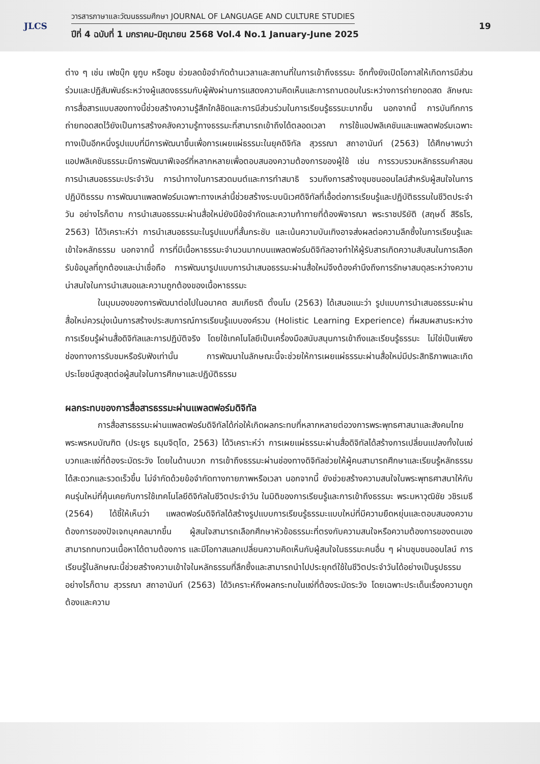JLCS
วารสารภาษาและวัฒนธรรมศึกษา JOURNAL OF LANGUAGE AND CULTURE STUDIES
ปีที่ 4 ฉบับที่ 1 มกราคม-มิถุนายน 2568 Vol.4 No.1 January-June 2025
19
ต่าง ๆ เช่น เฟซบุ๊ก ยูทูบ หรือซูม ช่วยลดข้อจำกัดด้านเวลาและสถานที่ในการเข้าถึงธรรมะ อีกทั้งยังเปิดโอกาสให้เกิดการมีส่วนร่วมและปฏิสัมพันธ์ระหว่างผู้แสดงธรรมกับผู้ฟังผ่านการแสดงความคิดเห็นและการถามตอบในระหว่างการถ่ายทอดสด ลักษณะการสื่อสารแบบสองทางนี้ช่วยสร้างความรู้สึกใกล้ชิดและการมีส่วนร่วมในการเรียนรู้ธรรมะมากขึ้น นอกจากนี้ การบันทึกการถ่ายทอดสดไว้ยังเป็นการสร้างคลังความรู้ทางธรรมะที่สามารถเข้าถึงได้ตลอดเวลา การใช้แอปพลิเคชันและแพลตฟอร์มเฉพาะทางเป็นอีกหนึ่งรูปแบบที่มีการพัฒนาขึ้นเพื่อการเผยแผ่ธรรมะในยุคดิจิทัล สุวรรณา สถาอานันท์ (2563) ได้ศึกษาพบว่า แอปพลิเคชันธรรมะมีการพัฒนาฟีเจอร์ที่หลากหลายเพื่อตอบสนองความต้องการของผู้ใช้ เช่น การรวบรวมหลักธรรมคำสอน การนำเสนอธรรมะประจำวัน การนำทางในการสวดมนต์และการทำสมาธิ รวมถึงการสร้างชุมชนออนไลน์สำหรับผู้สนใจในการปฏิบัติธรรม การพัฒนาแพลตฟอร์มเฉพาะทางเหล่านี้ช่วยสร้างระบบนิเวศดิจิทัลที่เอื้อต่อการเรียนรู้และปฏิบัติธรรมในชีวิตประจำวัน อย่างไรก็ตาม การนำเสนอธรรมะผ่านสื่อใหม่ยังมีข้อจำกัดและความท้าทายที่ต้องพิจารณา พระราชปริยัติ (สฤษดิ์ สิริธโร, 2563) ได้วิเคราะห์ว่า การนำเสนอธรรมะในรูปแบบที่สั้นกระชับ และเน้นความบันเทิงอาจส่งผลต่อความลึกซึ้งในการเรียนรู้และเข้าใจหลักธรรม นอกจากนี้ การที่มีเนื้อหาธรรมะจำนวนมากบนแพลตฟอร์มดิจิทัลอาจทำให้ผู้รับสารเกิดความสับสนในการเลือกรับข้อมูลที่ถูกต้องและน่าเชื่อถือ การพัฒนารูปแบบการนำเสนอธรรมะผ่านสื่อใหม่จึงต้องคำนึงถึงการรักษาสมดุลระหว่างความน่าสนใจในการนำเสนอและความถูกต้องของเนื้อหาธรรมะ
ในมุมมองของการพัฒนาต่อไปในอนาคต สมเกียรติ ตั้งนโม (2563) ได้เสนอแนะว่า รูปแบบการนำเสนอธรรมะผ่านสื่อใหม่ควรมุ่งเน้นการสร้างประสบการณ์การเรียนรู้แบบองค์รวม (Holistic Learning Experience) ที่ผสมผสานระหว่างการเรียนรู้ผ่านสื่อดิจิทัลและการปฏิบัติจริง โดยใช้เทคโนโลยีเป็นเครื่องมือสนับสนุนการเข้าถึงและเรียนรู้ธรรมะ ไม่ใช่เป็นเพียงช่องทางการรับชมหรือรับฟังเท่านั้น การพัฒนาในลักษณะนี้จะช่วยให้การเผยแผ่ธรรมะผ่านสื่อใหม่มีประสิทธิภาพและเกิดประโยชน์สูงสุดต่อผู้สนใจในการศึกษาและปฏิบัติธรรม
ผลกระทบของการสื่อสารธรรมะผ่านแพลตฟอร์มดิจิทัล
การสื่อสารธรรมะผ่านแพลตฟอร์มดิจิทัลได้ก่อให้เกิดผลกระทบที่หลากหลายต่อวงการพระพุทธศาสนาและสังคมไทย พระพรหมบัณฑิต (ประยูร ธมฺมจิตฺโต, 2563) ได้วิเคราะห์ว่า การเผยแผ่ธรรมะผ่านสื่อดิจิทัลได้สร้างการเปลี่ยนแปลงทั้งในแง่บวกและแง่ที่ต้องระมัดระวัง โดยในด้านบวก การเข้าถึงธรรมะผ่านช่องทางดิจิทัลช่วยให้ผู้คนสามารถศึกษาและเรียนรู้หลักธรรมได้สะดวกและรวดเร็วขึ้น ไม่จำกัดด้วยข้อจำกัดทางกายภาพหรือเวลา นอกจากนี้ ยังช่วยสร้างความสนใจในพระพุทธศาสนาให้กับคนรุ่นใหม่ที่คุ้นเคยกับการใช้เทคโนโลยีดิจิทัลในชีวิตประจำวัน ในมิติของการเรียนรู้และการเข้าถึงธรรมะ พระมหาวุฒิชัย วชิรเมธี (2564) ได้ชี้ให้เห็นว่า แพลตฟอร์มดิจิทัลได้สร้างรูปแบบการเรียนรู้ธรรมะแบบใหม่ที่มีความยืดหยุ่นและตอบสนองความต้องการของปัจเจกบุคคลมากขึ้น ผู้สนใจสามารถเลือกศึกษาหัวข้อธรรมะที่ตรงกับความสนใจหรือความต้องการของตนเอง สามารถทบทวนเนื้อหาได้ตามต้องการ และมีโอกาสแลกเปลี่ยนความคิดเห็นกับผู้สนใจในธรรมะคนอื่น ๆ ผ่านชุมชนออนไลน์ การเรียนรู้ในลักษณะนี้ช่วยสร้างความเข้าใจในหลักธรรมที่ลึกซึ้งและสามารถนำไปประยุกต์ใช้ในชีวิตประจำวันได้อย่างเป็นรูปธรรม อย่างไรก็ตาม สุวรรณา สถาอานันท์ (2563) ได้วิเคราะห์ถึงผลกระทบในแง่ที่ต้องระมัดระวัง โดยเฉพาะประเด็นเรื่องความถูกต้องและความ